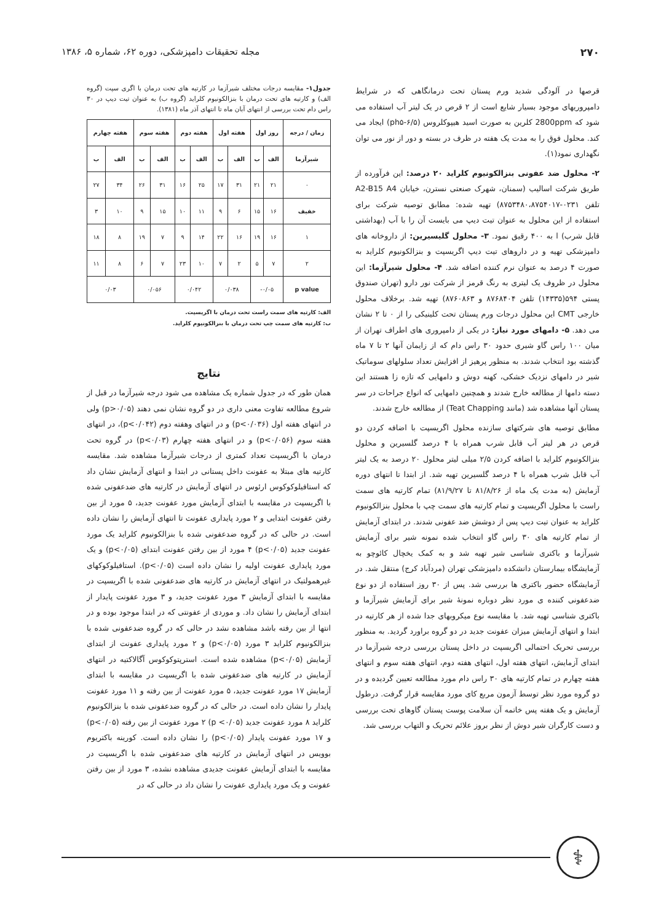۲۷۰ مجله تحقیقات دامپزشکی، دوره ۶۲، شماره ۵، ۱۳۸۶
قرصها در آلودگی شدید ورم پستان تحت درمانگاهی که در شرایط دامپروریهای موجود بسیار شایع است از ۲ قرص در یک لیتر آب استفاده می شود که 2800ppm کلرین به صورت اسید هیپوکلروس (ph۵-۶/۵) ایجاد می کند. محلول فوق را به مدت یک هفته در ظرف در بسته و دور از نور می توان نگهداری نمود(۱).
۲- محلول ضد عفونی بنزالکونیوم کلراید ۲۰ درصد: این فرآورده از طریق شرکت اسالیب (سمنان، شهرک صنعتی نسترن، خیابان A2-B15 A4 تلفن ۰۲۳۱-۸۷۵۳۴۸۰،۸۷۵۴۰۱۷) تهیه شده: مطابق توصیه شرکت برای استفاده از این محلول به عنوان تیت دیپ می بایست آن را با آب (بهداشتی قابل شرب) ا به ۴۰۰ رقیق نمود. ۳- محلول گلیسیرین: از داروخانه های دامپزشکی تهیه و در داروهای تیت دیپ اگریسپت و بنزالکونیوم کلراید به صورت ۴ درصد به عنوان نرم کننده اضافه شد. ۴- محلول شیرآزما: این محلول در ظروف یک لیتری به رنگ قرمز از شرکت نور دارو (تهران صندوق پستی ۵۹۴(۱۴۳۳۵) تلفن ۸۷۶۸۴۰۴ و ۸۷۶۰۸۶۳) تهیه شد. برخلاف محلول خارجی CMT این محلول درجات ورم پستان تحت کلینیکی را از ۰ تا ۲ نشان می دهد. ۵- دامهای مورد نیاز: در یکی از دامپروری های اطراف تهران از میان ۱۰۰ راس گاو شیری حدود ۳۰ راس دام که از زایمان آنها ۲ تا ۷ ماه گذشته بود انتخاب شدند. به منظور پرهیز از افزایش تعداد سلولهای سوماتیک شیر در دامهای نزدیک خشکی، کهنه دوش و دامهایی که تازه زا هستند این دسته دامها از مطالعه خارج شدند و همچنین دامهایی که انواع جراحات در سر پستان آنها مشاهده شد (مانند Teat Chapping) از مطالعه خارج شدند.
مطابق توصیه های شرکتهای سازنده محلول اگریسپت با اضافه کردن دو قرص در هر لیتر آب قابل شرب همراه با ۴ درصد گلسیرین و محلول بنزالکونیوم کلراید با اضافه کردن ۲/۵ میلی لیتر محلول ۲۰ درصد به یک لیتر آب قابل شرب همراه با ۴ درصد گلسیرین تهیه شد. از ابتدا تا انتهای دوره آزمایش (به مدت یک ماه از ۸۱/۸/۲۶ تا ۸۱/۹/۲۷) تمام کارتیه های سمت راست با محلول اگریسپت و تمام کارتیه های سمت چپ با محلول بنزالکونیوم کلراید به عنوان تیت دیپ پس از دوشش ضد عفونی شدند. در ابتدای آزمایش از تمام کارتیه های ۳۰ راس گاو انتخاب شده نمونه شیر برای آزمایش شیرآزما و باکتری شناسی شیر تهیه شد و به کمک یخچال کائوچو به آزمایشگاه بیمارستان دانشکده دامپزشکی تهران (مردآباد کرج) منتقل شد. در آزمایشگاه حضور باکتری ها بررسی شد. پس از ۳۰ روز استفاده از دو نوع ضدعفونی کننده ی مورد نظر دوباره نمونهٔ شیر برای آزمایش شیرآزما و باکتری شناسی تهیه شد. با مقایسه نوع میکروبهای جدا شده از هر کارتیه در ابتدا و انتهای آزمایش میزان عفونت جدید در دو گروه براورد گردید. به منظور بررسی تحریک احتمالی اگریسپت در داخل پستان بررسی درجه شیرآزما در ابتدای آزمایش، انتهای هفته اول، انتهای هفته دوم، انتهای هفته سوم و انتهای هفته چهارم در تمام کارتیه های ۳۰ راس دام مورد مطالعه تعیین گردیده و در دو گروه مورد نظر توسط آزمون مربع کای مورد مقایسه قرار گرفت. درطول آزمایش و یک هفته پس خاتمه آن سلامت پوست پستان گاوهای تحت بررسی و دست کارگران شیر دوش از نظر بروز علائم تحریک و التهاب بررسی شد.
جدول۱- مقایسه درجات مختلف شیرآزما در کارتیه های تحت درمان با اگری سپت (گروه الف) و کارتیه های تحت درمان با بنزالکونیوم کلراید (گروه ب) به عنوان تیت دیپ در ۳۰ راس دام تحت بررسی از انتهای آبان ماه تا انتهای آذر ماه (۱۳۸۱).
| زمان / درجه | روز اول | | هفته اول | | هفته دوم | | هفته سوم | | هفته چهارم | |
| --- | --- | --- | --- | --- | --- | --- | --- | --- | --- | --- |
| شیرآزما | الف | ب | الف | ب | الف | ب | الف | ب | الف | ب |
| ۰ | ۲۱ | ۲۱ | ۳۱ | ۱۷ | ۲۵ | ۱۶ | ۳۱ | ۲۶ | ۳۴ | ۲۷ |
| خفیف | ۱۶ | ۱۵ | ۶ | ۹ | ۱۱ | ۱۰ | ۱۵ | ۹ | ۱۰ | ۳ |
| ۱ | ۱۶ | ۱۹ | ۱۶ | ۲۲ | ۱۴ | ۹ | ۷ | ۱۹ | ۸ | ۱۸ |
| ۲ | ۷ | ۵ | ۲ | ۷ | ۱۰ | ۲۳ | ۷ | ۶ | ۸ | ۱۱ |
| p value | ۰/۰۵- | | ۰/۰۳۸ | | ۰/۰۴۲ | | ۰/۰۵۶ | | ۰/۰۳ | |
الف: کارتیه های سمت راست تحت درمان با اگریسپت.
ب: کارتیه های سمت چپ تحت درمان با بنزالکونیوم کلراید.
نتایج
همان طور که در جدول شماره یک مشاهده می شود درجه شیرآزما در قبل از شروع مطالعه تفاوت معنی داری در دو گروه نشان نمی دهند (p>۰/۰۵) ولی در انتهای هفته اول (p<۰/۰۳۶) و در انتهای وهفته دوم (p<۰/۰۴۲)، در انتهای هفته سوم (p<۰/۰۵۶) و در انتهای هفته چهارم (p<۰/۰۳) در گروه تحت درمان با اگریسپت تعداد کمتری از درجات شیرآزما مشاهده شد. مقایسه کارتیه های مبتلا به عفونت داخل پستانی در ابتدا و انتهای آزمایش نشان داد که استافیلوکوکوس ارئوس در انتهای آزمایش در کارتیه های ضدعفونی شده با اگریسپت در مقایسه با ابتدای آزمایش مورد عفونت جدید، ۵ مورد از بین رفتن عفونت ابتدایی و ۲ مورد پایداری عفونت تا انتهای آزمایش را نشان داده است. در حالی که در گروه ضدعفونی شده با بنزالکونیوم کلراید یک مورد عفونت جدید (p<۰/۰۵) ۴ مورد از بین رفتن عفونت ابتدای (p<۰/۰۵) و یک مورد پایداری عفونت اولیه را نشان داده است (p<۰/۰۵). استافیلوکوکهای غیرهمولتیک در انتهای آزمایش در کارتیه های ضدعفونی شده با اگریسپت در مقایسه با ابتدای آزمایش ۳ مورد عفونت جدید، و ۳ مورد عفونت پایدار از ابتدای آزمایش را نشان داد. و موردی از عفونتی که در ابتدا موجود بوده و در انتها از بین رفته باشد مشاهده نشد در حالی که در گروه ضدعفونی شده با بنزالکونیوم کلراید ۳ مورد (p<۰/۰۵) و ۲ مورد پایداری عفونت از ابتدای آزمایش (p<۰/۰۵) مشاهده شده است. استرپتوکوکوس آگالاکتیه در انتهای آزمایش در کارتیه های ضدعفونی شده با اگریسپت در مقایسه با ابتدای آزمایش ۱۷ مورد عفونت جدید، ۵ مورد عفونت از بین رفته و ۱۱ مورد عفونت پایدار را نشان داده است. در حالی که در گروه ضدعفونی شده با بنزالکونیوم کلراید ۸ مورد عفونت جدید (p <۰/۰۵) ۲ مورد عفونت از بین رفته (p<۰/۰۵) و ۱۷ مورد عفونت پایدار (p<۰/۰۵) را نشان داده است. کورینه باکتریوم بوویس در انتهای آزمایش در کارتیه های ضدعفونی شده با اگریسپت در مقایسه با ابتدای آزمایش عفونت جدیدی مشاهده نشده، ۳ مورد از بین رفتن عفونت و یک مورد پایداری عفونت را نشان داد در حالی که در
⚕